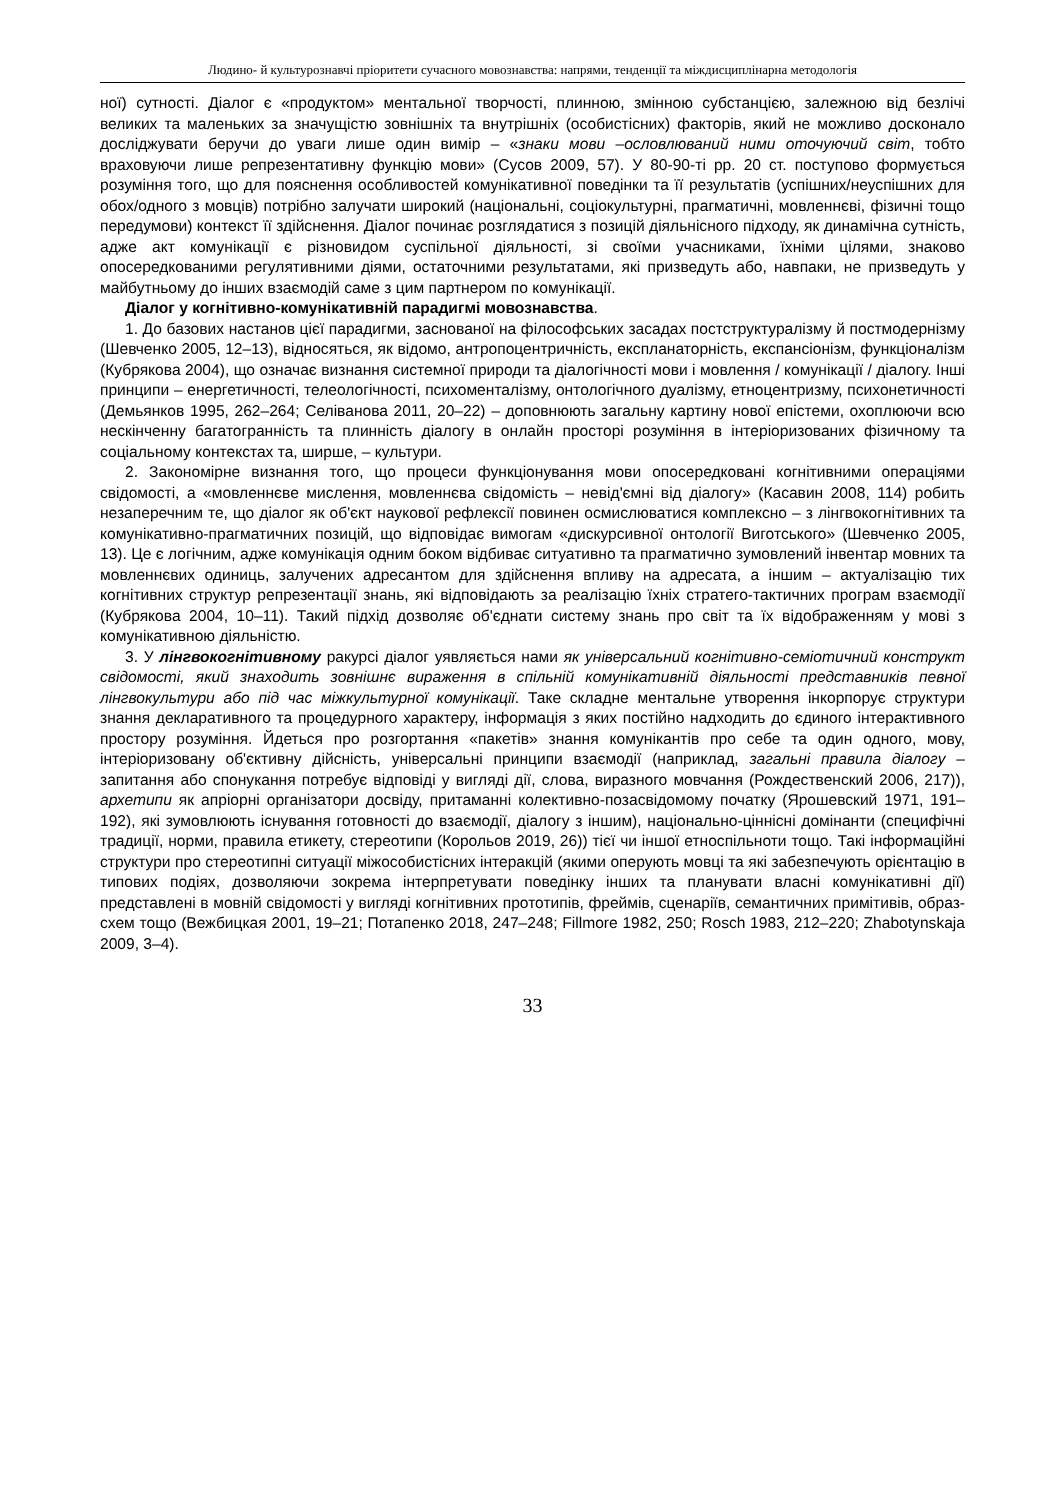Людино- й культурознавчі пріоритети сучасного мовознавства: напрями, тенденції та міждисциплінарна методологія
ної) сутності. Діалог є «продуктом» ментальної творчості, плинною, змінною субстанцією, залежною від безлічі великих та маленьких за значущістю зовнішніх та внутрішніх (особистісних) факторів, який не можливо досконало досліджувати беручи до уваги лише один вимір – «знаки мови –ословлюваний ними оточуючий світ, тобто враховуючи лише репрезентативну функцію мови» (Сусов 2009, 57). У 80-90-ті рр. 20 ст. поступово формується розуміння того, що для пояснення особливостей комунікативної поведінки та її результатів (успішних/неуспішних для обох/одного з мовців) потрібно залучати широкий (національні, соціокультурні, прагматичні, мовленнєві, фізичні тощо передумови) контекст її здійснення. Діалог починає розглядатися з позицій діяльнісного підходу, як динамічна сутність, адже акт комунікації є різновидом суспільної діяльності, зі своїми учасниками, їхніми цілями, знаково опосередкованими регулятивними діями, остаточними результатами, які призведуть або, навпаки, не призведуть у майбутньому до інших взаємодій саме з цим партнером по комунікації.
Діалог у когнітивно-комунікативній парадигмі мовознавства.
1. До базових настанов цієї парадигми, заснованої на філософських засадах постструктуралізму й постмодернізму (Шевченко 2005, 12–13), відносяться, як відомо, антропоцентричність, експланаторність, експансіонізм, функціоналізм (Кубрякова 2004), що означає визнання системної природи та діалогічності мови і мовлення / комунікації / діалогу. Інші принципи – енергетичності, телеологічності, психоменталізму, онтологічного дуалізму, етноцентризму, психонетичності (Демьянков 1995, 262–264; Селіванова 2011, 20–22) – доповнюють загальну картину нової епістеми, охоплюючи всю нескінченну багатогранність та плинність діалогу в онлайн просторі розуміння в інтеріоризованих фізичному та соціальному контекстах та, ширше, – культури.
2. Закономірне визнання того, що процеси функціонування мови опосередковані когнітивними операціями свідомості, а «мовленнєве мислення, мовленнєва свідомість – невід'ємні від діалогу» (Касавин 2008, 114) робить незаперечним те, що діалог як об'єкт наукової рефлексії повинен осмислюватися комплексно – з лінгвокогнітивних та комунікативно-прагматичних позицій, що відповідає вимогам «дискурсивної онтології Виготського» (Шевченко 2005, 13). Це є логічним, адже комунікація одним боком відбиває ситуативно та прагматично зумовлений інвентар мовних та мовленнєвих одиниць, залучених адресантом для здійснення впливу на адресата, а іншим – актуалізацію тих когнітивних структур репрезентації знань, які відповідають за реалізацію їхніх стратего-тактичних програм взаємодії (Кубрякова 2004, 10–11). Такий підхід дозволяє об'єднати систему знань про світ та їх відображенням у мові з комунікативною діяльністю.
3. У лінгвокогнітивному ракурсі діалог уявляється нами як універсальний когнітивно-семіотичний конструкт свідомості, який знаходить зовнішнє вираження в спільній комунікативній діяльності представників певної лінгвокультури або під час міжкультурної комунікації. Таке складне ментальне утворення інкорпорує структури знання декларативного та процедурного характеру, інформація з яких постійно надходить до єдиного інтерактивного простору розуміння. Йдеться про розгортання «пакетів» знання комунікантів про себе та один одного, мову, інтеріоризовану об'єктивну дійсність, універсальні принципи взаємодії (наприклад, загальні правила діалогу – запитання або спонукання потребує відповіді у вигляді дії, слова, виразного мовчання (Рождественский 2006, 217)), архетипи як апріорні організатори досвіду, притаманні колективно-позасвідомому початку (Ярошевский 1971, 191–192), які зумовлюють існування готовності до взаємодії, діалогу з іншим), національно-ціннісні домінанти (специфічні традиції, норми, правила етикету, стереотипи (Корольов 2019, 26)) тієї чи іншої етноспільноти тощо. Такі інформаційні структури про стереотипні ситуації міжособистісних інтеракцій (якими оперують мовці та які забезпечують орієнтацію в типових подіях, дозволяючи зокрема інтерпретувати поведінку інших та планувати власні комунікативні дії) представлені в мовній свідомості у вигляді когнітивних прототипів, фреймів, сценаріїв, семантичних примітивів, образ-схем тощо (Вежбицкая 2001, 19–21; Потапенко 2018, 247–248; Fillmore 1982, 250; Rosch 1983, 212–220; Zhabotynskaja 2009, 3–4).
33